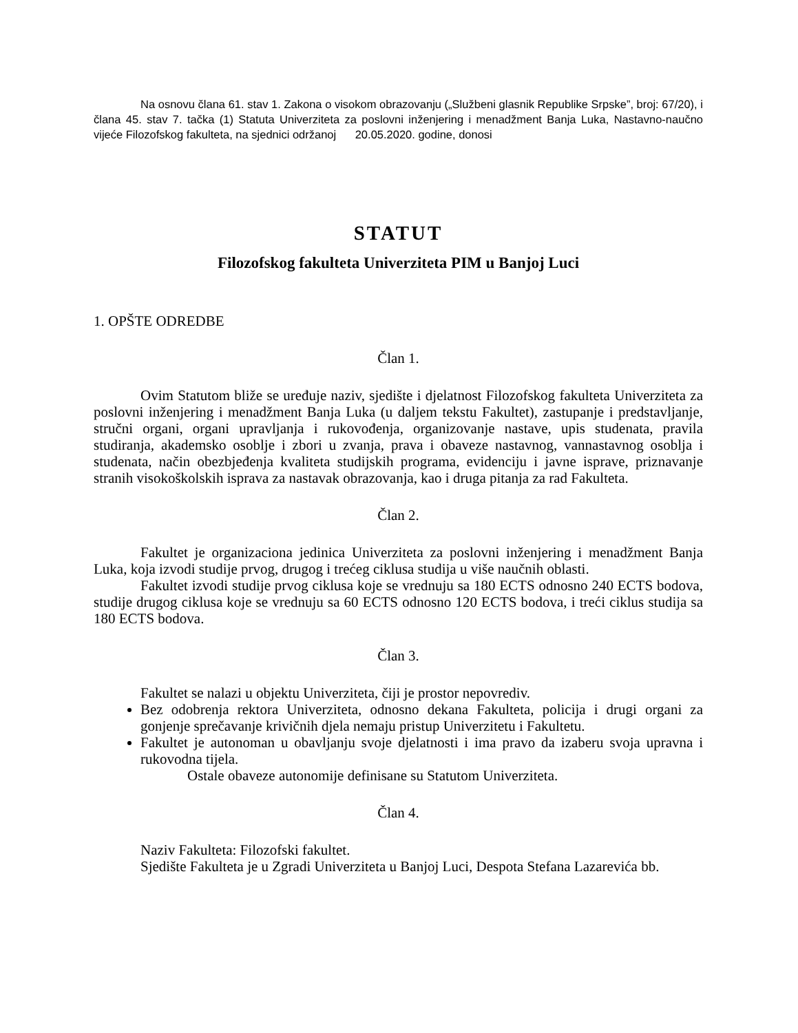Na osnovu člana 61. stav 1. Zakona o visokom obrazovanju („Službeni glasnik Republike Srpske”, broj: 67/20), i člana 45. stav 7. tačka (1) Statuta Univerziteta za poslovni inženjering i menadžment Banja Luka, Nastavno-naučno vijeće Filozofskog fakulteta, na sjednici održanoj 20.05.2020. godine, donosi
STATUT
Filozofskog fakulteta Univerziteta PIM u Banjoj Luci
1. OPŠTE ODREDBE
Član 1.
Ovim Statutom bliže se uređuje naziv, sjedište i djelatnost Filozofskog fakulteta Univerziteta za poslovni inženjering i menadžment Banja Luka (u daljem tekstu Fakultet), zastupanje i predstavljanje, stručni organi, organi upravljanja i rukovođenja, organizovanje nastave, upis studenata, pravila studiranja, akademsko osoblje i zbori u zvanja, prava i obaveze nastavnog, vannastavnog osoblja i studenata, način obezbjeđenja kvaliteta studijskih programa, evidenciju i javne isprave, priznavanje stranih visokoškolskih isprava za nastavak obrazovanja, kao i druga pitanja za rad Fakulteta.
Član 2.
Fakultet je organizaciona jedinica Univerziteta za poslovni inženjering i menadžment Banja Luka, koja izvodi studije prvog, drugog i trećeg ciklusa studija u više naučnih oblasti.
Fakultet izvodi studije prvog ciklusa koje se vrednuju sa 180 ECTS odnosno 240 ECTS bodova, studije drugog ciklusa koje se vrednuju sa 60 ECTS odnosno 120 ECTS bodova, i treći ciklus studija sa 180 ECTS bodova.
Član 3.
Fakultet se nalazi u objektu Univerziteta, čiji je prostor nepovrediv.
Bez odobrenja rektora Univerziteta, odnosno dekana Fakulteta, policija i drugi organi za gonjenje sprečavanje krivičnih djela nemaju pristup Univerzitetu i Fakultetu.
Fakultet je autonoman u obavljanju svoje djelatnosti i ima pravo da izaberu svoja upravna i rukovodna tijela.
Ostale obaveze autonomije definisane su Statutom Univerziteta.
Član 4.
Naziv Fakulteta: Filozofski fakultet.
Sjedište Fakulteta je u Zgradi Univerziteta u Banjoj Luci, Despota Stefana Lazarevića bb.